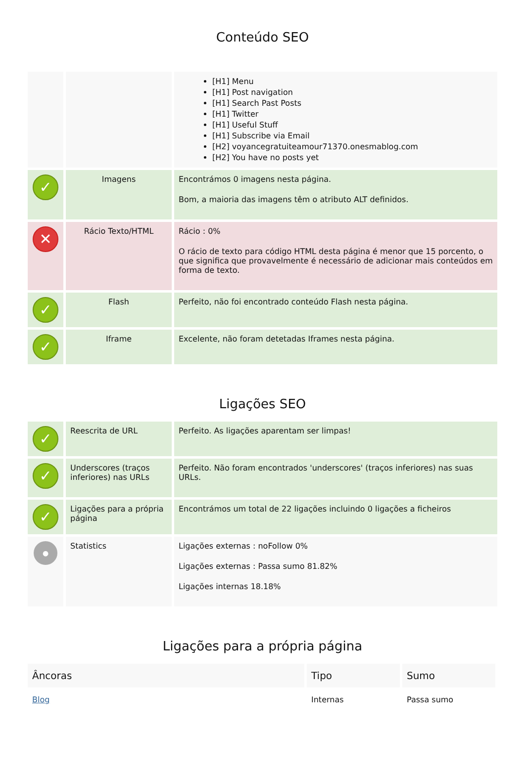Conteúdo SEO
| | | [H1] Menu [H1] Post navigation [H1] Search Past Posts [H1] Twitter [H1] Useful Stuff [H1] Subscribe via Email [H2] voyancegratuiteamour71370.onesmablog.com [H2] You have no posts yet |
| ✓ | Imagens | Encontrámos 0 imagens nesta página. Bom, a maioria das imagens têm o atributo ALT definidos. |
| ✕ | Rácio Texto/HTML | Rácio : 0% O rácio de texto para código HTML desta página é menor que 15 porcento, o que significa que provavelmente é necessário de adicionar mais conteúdos em forma de texto. |
| ✓ | Flash | Perfeito, não foi encontrado conteúdo Flash nesta página. |
| ✓ | Iframe | Excelente, não foram detetadas Iframes nesta página. |
Ligações SEO
| ✓ | Reescrita de URL | Perfeito. As ligações aparentam ser limpas! |
| ✓ | Underscores (traços inferiores) nas URLs | Perfeito. Não foram encontrados 'underscores' (traços inferiores) nas suas URLs. |
| ✓ | Ligações para a própria página | Encontrámos um total de 22 ligações incluindo 0 ligações a ficheiros |
| ● | Statistics | Ligações externas : noFollow 0% Ligações externas : Passa sumo 81.82% Ligações internas 18.18% |
Ligações para a própria página
| Âncoras | Tipo | Sumo |
| --- | --- | --- |
| Blog | Internas | Passa sumo |